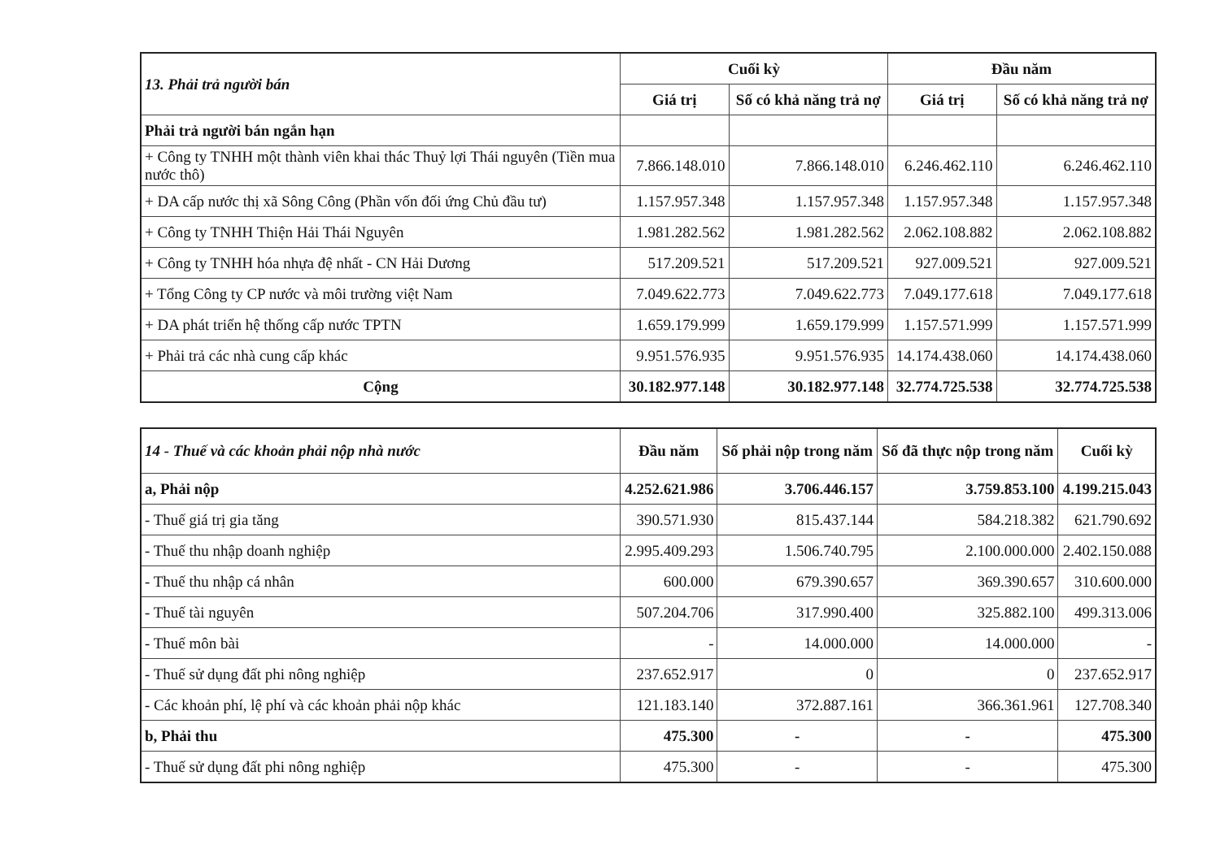| 13. Phải trả người bán | Cuối kỳ | | Đầu năm | |
| | Giá trị | Số có khả năng trả nợ | Giá trị | Số có khả năng trả nợ |
| Phải trả người bán ngắn hạn | | | | |
| + Công ty TNHH một thành viên khai thác Thuỷ lợi Thái nguyên (Tiền mua nước thô) | 7.866.148.010 | 7.866.148.010 | 6.246.462.110 | 6.246.462.110 |
| + DA cấp nước thị xã Sông Công (Phần vốn đối ứng Chủ đầu tư) | 1.157.957.348 | 1.157.957.348 | 1.157.957.348 | 1.157.957.348 |
| + Công ty TNHH Thiện Hải Thái Nguyên | 1.981.282.562 | 1.981.282.562 | 2.062.108.882 | 2.062.108.882 |
| + Công ty TNHH hóa nhựa đệ nhất - CN Hải Dương | 517.209.521 | 517.209.521 | 927.009.521 | 927.009.521 |
| + Tổng Công ty CP nước và môi trường việt Nam | 7.049.622.773 | 7.049.622.773 | 7.049.177.618 | 7.049.177.618 |
| + DA phát triển hệ thống cấp nước TPTN | 1.659.179.999 | 1.659.179.999 | 1.157.571.999 | 1.157.571.999 |
| + Phải trả các nhà cung cấp khác | 9.951.576.935 | 9.951.576.935 | 14.174.438.060 | 14.174.438.060 |
| Cộng | 30.182.977.148 | 30.182.977.148 | 32.774.725.538 | 32.774.725.538 |
| 14 - Thuế và các khoản phải nộp nhà nước | Đầu năm | Số phải nộp trong năm | Số đã thực nộp trong năm | Cuối kỳ |
| a, Phải nộp | 4.252.621.986 | 3.706.446.157 | 3.759.853.100 | 4.199.215.043 |
| - Thuế giá trị gia tăng | 390.571.930 | 815.437.144 | 584.218.382 | 621.790.692 |
| - Thuế thu nhập doanh nghiệp | 2.995.409.293 | 1.506.740.795 | 2.100.000.000 | 2.402.150.088 |
| - Thuế thu nhập cá nhân | 600.000 | 679.390.657 | 369.390.657 | 310.600.000 |
| - Thuế tài nguyên | 507.204.706 | 317.990.400 | 325.882.100 | 499.313.006 |
| - Thuế môn bài | - | 14.000.000 | 14.000.000 | - |
| - Thuế sử dụng đất phi nông nghiệp | 237.652.917 | 0 | 0 | 237.652.917 |
| - Các khoản phí, lệ phí và các khoản phải nộp khác | 121.183.140 | 372.887.161 | 366.361.961 | 127.708.340 |
| b, Phải thu | 475.300 | - | - | 475.300 |
| - Thuế sử dụng đất phi nông nghiệp | 475.300 | - | - | 475.300 |